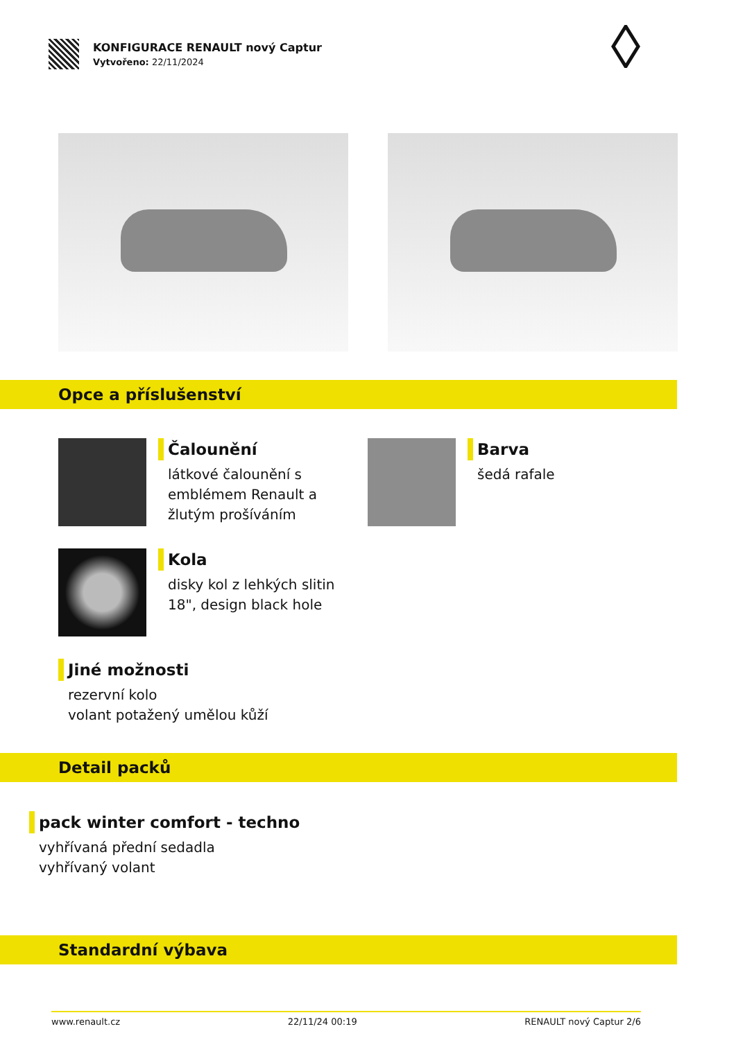KONFIGURACE RENAULT nový Captur
Vytvořeno: 22/11/2024
Opce a příslušenství
Čalounění
látkové čalounění s
emblémem Renault a
žlutým prošíváním
Barva
šedá rafale
Kola
disky kol z lehkých slitin
18", design black hole
Jiné možnosti
rezervní kolo
volant potažený umělou kůží
Detail packů
pack winter comfort - techno
vyhřívaná přední sedadla
vyhřívaný volant
Standardní výbava
www.renault.cz 22/11/24 00:19 RENAULT nový Captur 2/6